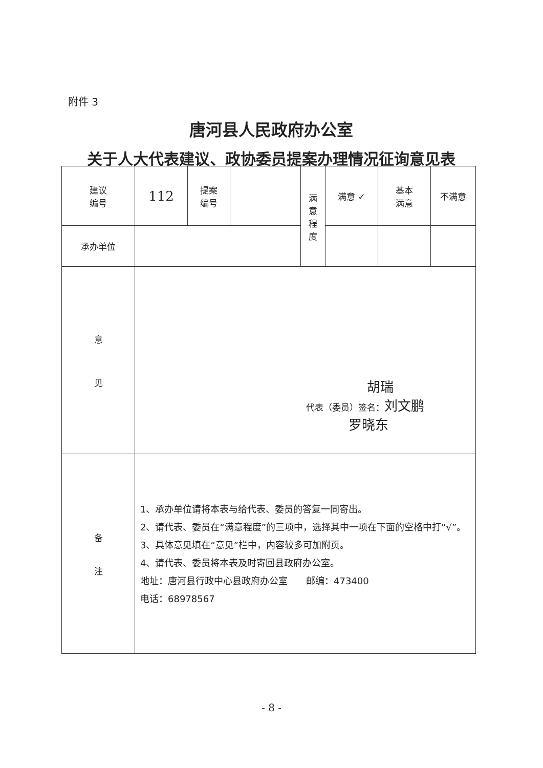附件 3
唐河县人民政府办公室
关于人大代表建议、政协委员提案办理情况征询意见表
| 建议 编号 | 112 | 提案 编号 | | 满 意 程 度 | 满意 ✓ | 基本 满意 | 不满意 |
| 承办单位 | | | | | | | |
| 意 见 | 胡瑞 代表（委员）签名： 刘文鹏 罗晓东 | | | | | | |
| 备 注 | 1、承办单位请将本表与给代表、委员的答复一同寄出。 2、请代表、委员在“满意程度”的三项中，选择其中一项在下面的空格中打“√”。 3、具体意见填在“意见”栏中，内容较多可加附页。 4、请代表、委员将本表及时寄回县政府办公室。 地址：唐河县行政中心县政府办公室 邮编：473400 电话：68978567 | | | | | | |
- 8 -